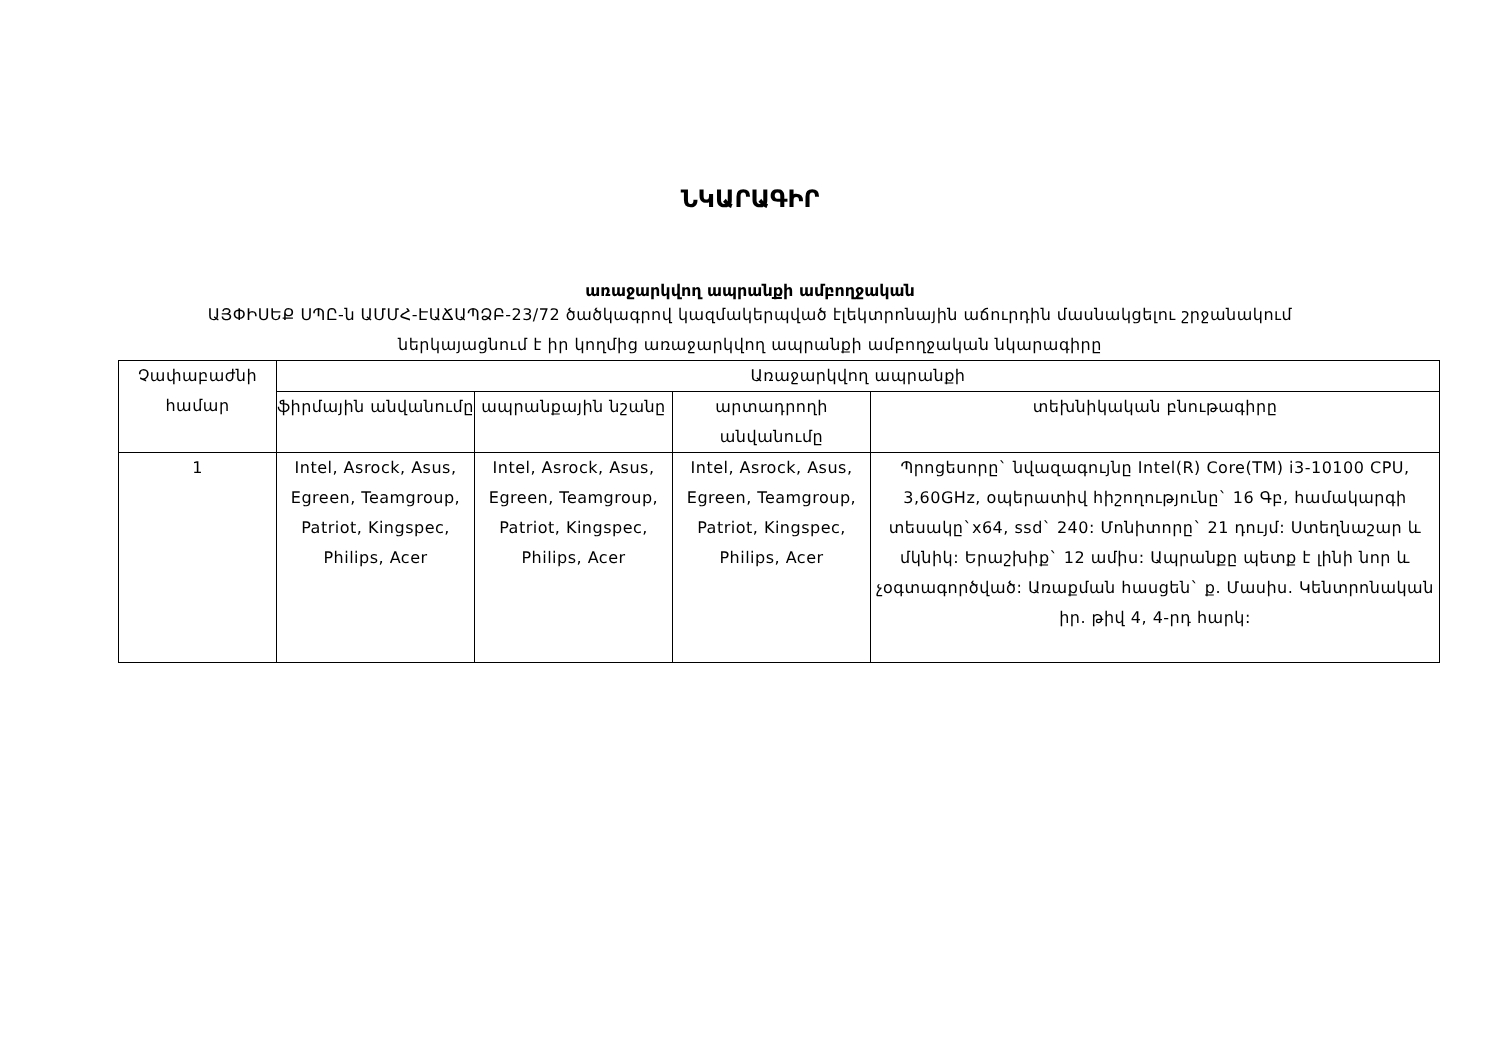ՆԿԱՐԱԳԻՐ
առաջարկվող ապրանքի ամբողջական
ԱՅՓԻՍԵՔ ՍՊԸ-ն ԱՄՄՀ-ԷԱՃԱՊՁԲ-23/72 ծածկագրով կազմակերպված էլեկտրոնային աճուրդին մասնակցելու շրջանակում
ներկայացնում է իր կողմից առաջարկվող ապրանքի ամբողջական նկարագիրը
| Չափաբաժնի համար | Առաջարկվող ապրանքի | | | |
| --- | --- | --- | --- | --- |
| | ֆիրմային անվանումը | ապրանքային նշանը | արտադրողի անվանումը | տեխնիկական բնութագիրը |
| 1 | Intel, Asrock, Asus, Egreen, Teamgroup, Patriot, Kingspec, Philips, Acer | Intel, Asrock, Asus, Egreen, Teamgroup, Patriot, Kingspec, Philips, Acer | Intel, Asrock, Asus, Egreen, Teamgroup, Patriot, Kingspec, Philips, Acer | Պրոցեսորը` նվազագույնը Intel(R) Core(TM) i3-10100 CPU, 3,60GHz, օպերատիվ հիշողությունը` 16 Գբ, համակարգի տեսակը`x64, ssd` 240: Մոնիտորը` 21 դույմ: Ստեղնաշար և մկնիկ: Երաշխիք` 12 ամիս: Ապրանքը պետք է լինի նոր և չօգտագործված: Առաքման հասցեն` ք. Մասիս. Կենտրոնական իր. թիվ 4, 4-րդ հարկ: |